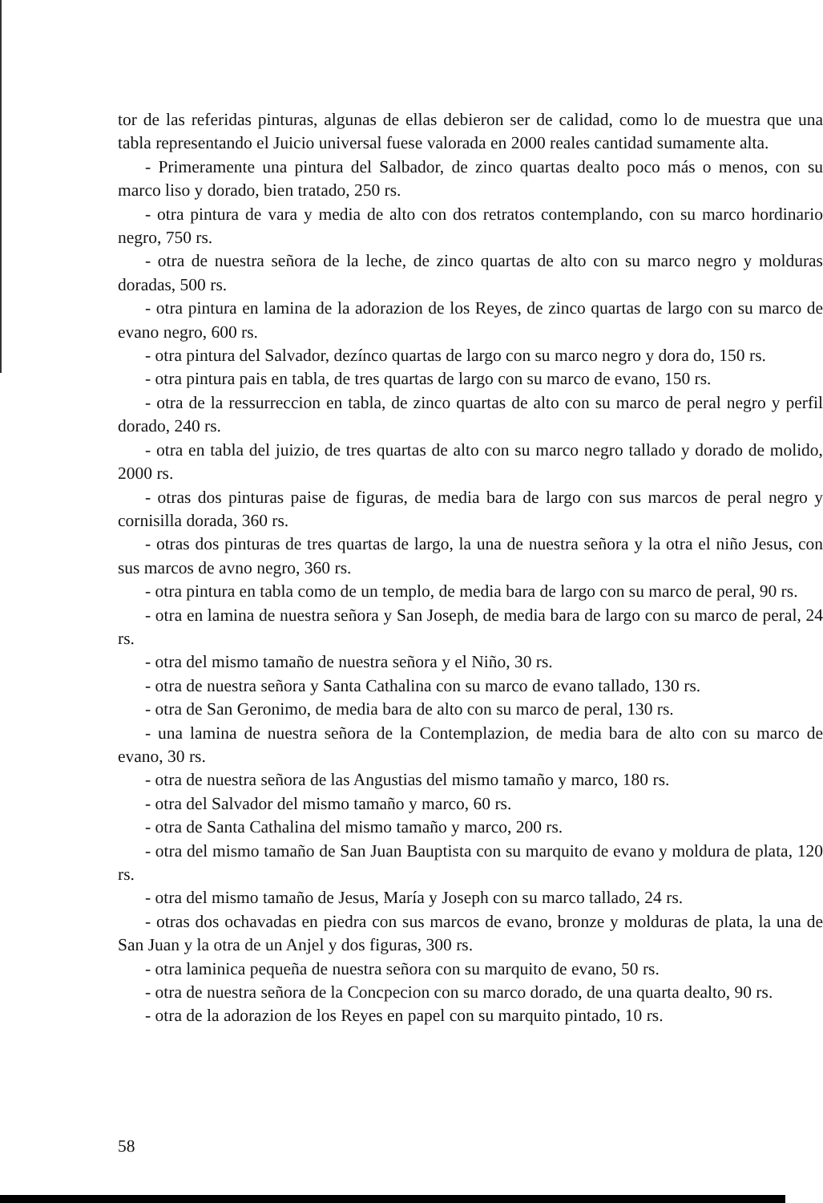tor de las referidas pinturas, algunas de ellas debieron ser de calidad, como lo de muestra que una tabla representando el Juicio universal fuese valorada en 2000 reales cantidad sumamente alta.
- Primeramente una pintura del Salbador, de zinco quartas dealto poco más o menos, con su marco liso y dorado, bien tratado, 250 rs.
- otra pintura de vara y media de alto con dos retratos contemplando, con su marco hordinario negro, 750 rs.
- otra de nuestra señora de la leche, de zinco quartas de alto con su marco negro y molduras doradas, 500 rs.
- otra pintura en lamina de la adorazion de los Reyes, de zinco quartas de largo con su marco de evano negro, 600 rs.
- otra pintura del Salvador, dezínco quartas de largo con su marco negro y dora do, 150 rs.
- otra pintura pais en tabla, de tres quartas de largo con su marco de evano, 150 rs.
- otra de la ressurreccion en tabla, de zinco quartas de alto con su marco de peral negro y perfil dorado, 240 rs.
- otra en tabla del juizio, de tres quartas de alto con su marco negro tallado y dorado de molido, 2000 rs.
- otras dos pinturas paise de figuras, de media bara de largo con sus marcos de peral negro y cornisilla dorada, 360 rs.
- otras dos pinturas de tres quartas de largo, la una de nuestra señora y la otra el niño Jesus, con sus marcos de avno negro, 360 rs.
- otra pintura en tabla como de un templo, de media bara de largo con su marco de peral, 90 rs.
- otra en lamina de nuestra señora y San Joseph, de media bara de largo con su marco de peral, 24 rs.
- otra del mismo tamaño de nuestra señora y el Niño, 30 rs.
- otra de nuestra señora y Santa Cathalina con su marco de evano tallado, 130 rs.
- otra de San Geronimo, de media bara de alto con su marco de peral, 130 rs.
- una lamina de nuestra señora de la Contemplazion, de media bara de alto con su marco de evano, 30 rs.
- otra de nuestra señora de las Angustias del mismo tamaño y marco, 180 rs.
- otra del Salvador del mismo tamaño y marco, 60 rs.
- otra de Santa Cathalina del mismo tamaño y marco, 200 rs.
- otra del mismo tamaño de San Juan Bauptista con su marquito de evano y moldura de plata, 120 rs.
- otra del mismo tamaño de Jesus, María y Joseph con su marco tallado, 24 rs.
- otras dos ochavadas en piedra con sus marcos de evano, bronze y molduras de plata, la una de San Juan y la otra de un Anjel y dos figuras, 300 rs.
- otra laminica pequeña de nuestra señora con su marquito de evano, 50 rs.
- otra de nuestra señora de la Concpecion con su marco dorado, de una quarta dealto, 90 rs.
- otra de la adorazion de los Reyes en papel con su marquito pintado, 10 rs.
58